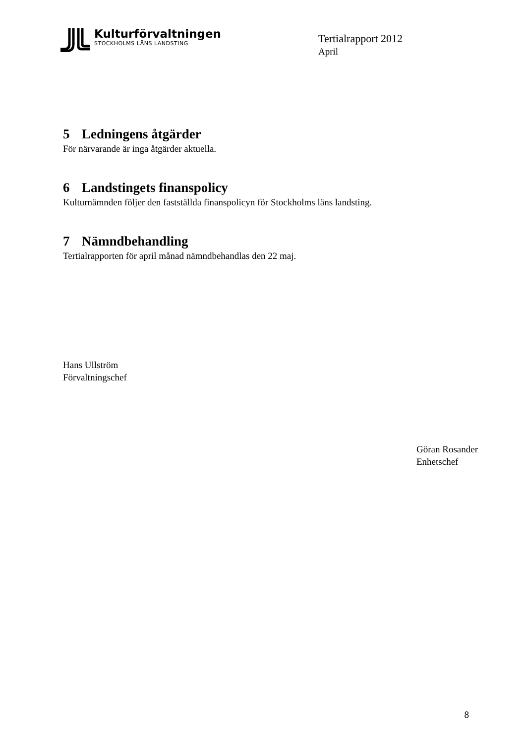Kulturförvaltningen
STOCKHOLMS LÄNS LANDSTING
Tertialrapport 2012
April
5 Ledningens åtgärder
För närvarande är inga åtgärder aktuella.
6 Landstingets finanspolicy
Kulturnämnden följer den fastställda finanspolicyn för Stockholms läns landsting.
7 Nämndbehandling
Tertialrapporten för april månad nämndbehandlas den 22 maj.
Hans Ullström
Förvaltningschef
Göran Rosander
Enhetschef
8